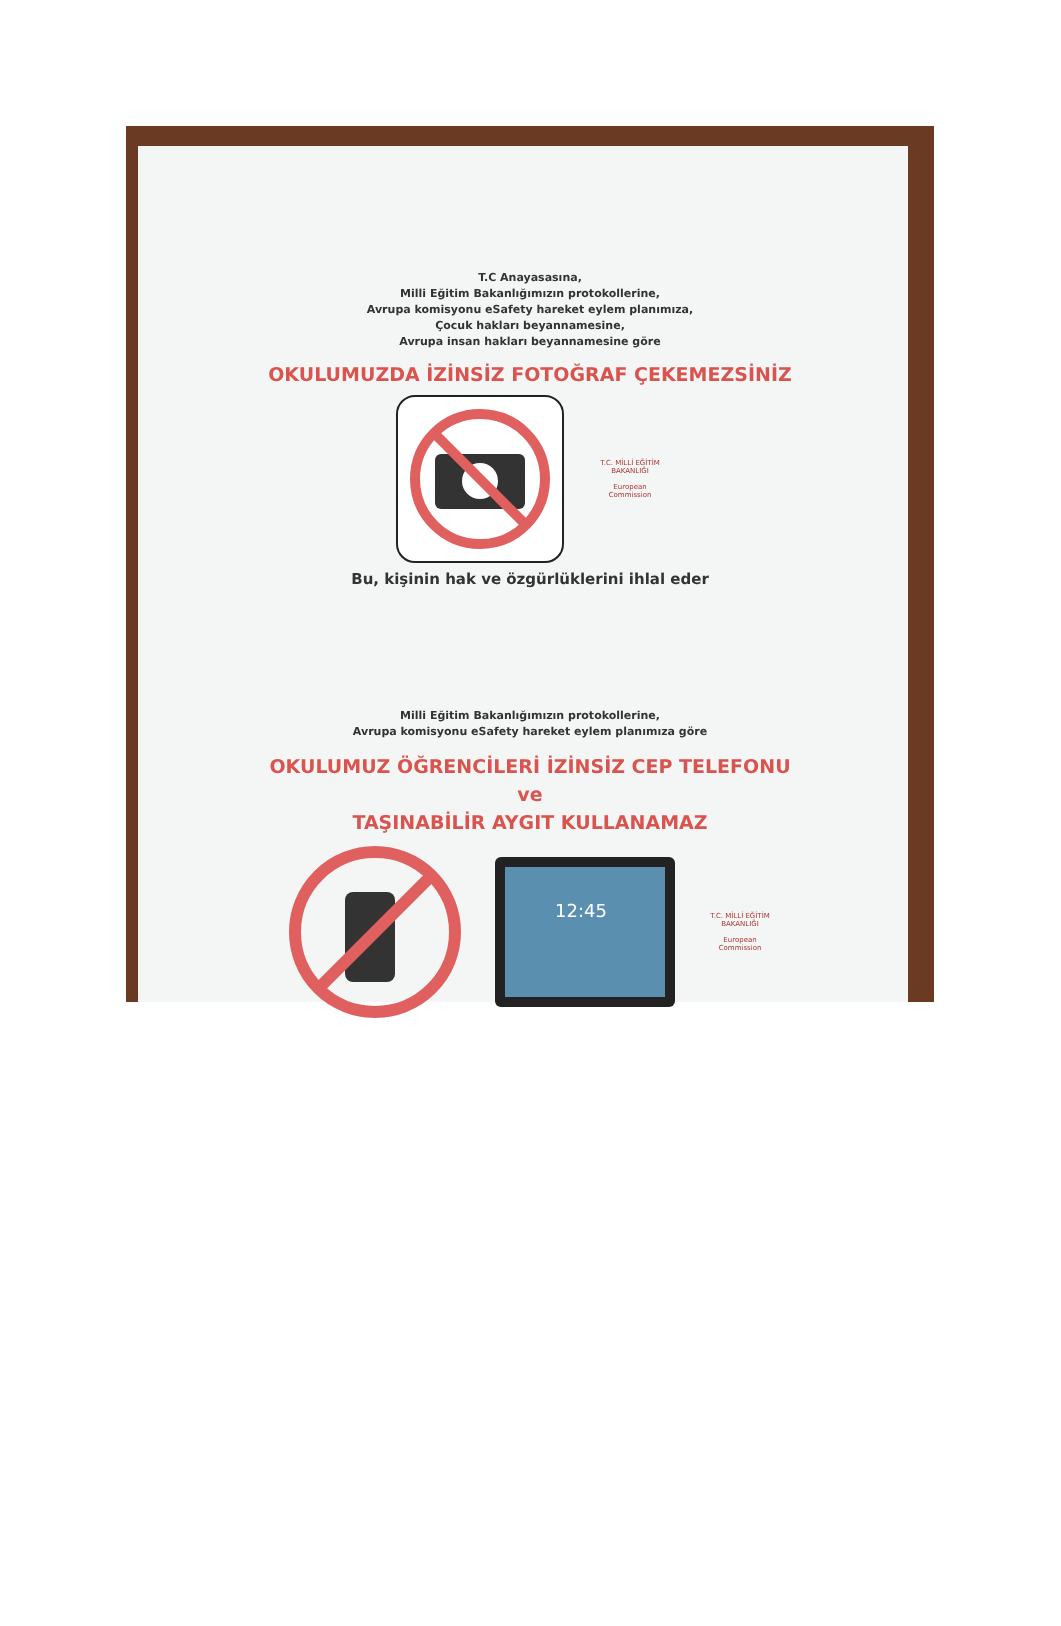T.C Anayasasına,
Milli Eğitim Bakanlığımızın protokollerine,
Avrupa komisyonu eSafety hareket eylem planımıza,
Çocuk hakları beyannamesine,
Avrupa insan hakları beyannamesine göre
OKULUMUZDA İZİNSİZ FOTOĞRAF ÇEKEMEZSİNİZ
T.C. MİLLİ EĞİTİM BAKANLIĞI
European Commission
Bu, kişinin hak ve özgürlüklerini ihlal eder
Milli Eğitim Bakanlığımızın protokollerine,
Avrupa komisyonu eSafety hareket eylem planımıza göre
OKULUMUZ ÖĞRENCİLERİ İZİNSİZ CEP TELEFONU
ve
TAŞINABİLİR AYGIT KULLANAMAZ
12:45
T.C. MİLLİ EĞİTİM BAKANLIĞI
European Commission